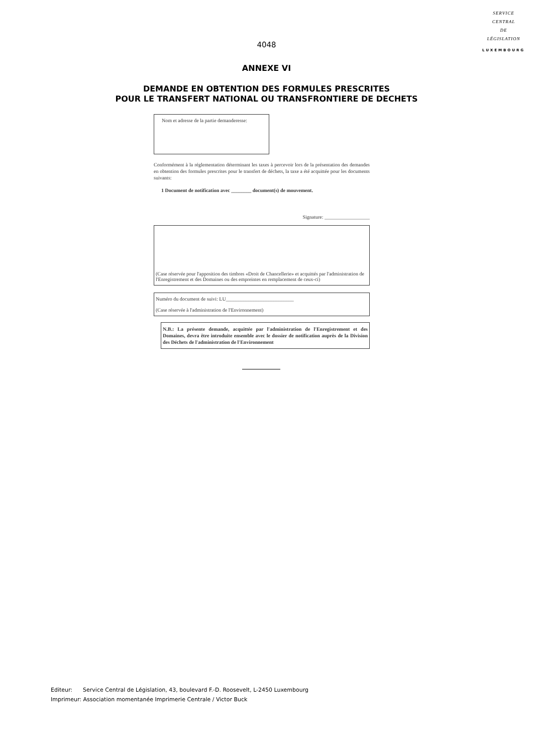SERVICE
CENTRAL
DE
LÉGISLATION
LUXEMBOURG
4048
ANNEXE VI
DEMANDE EN OBTENTION DES FORMULES PRESCRITES
POUR LE TRANSFERT NATIONAL OU TRANSFRONTIERE DE DECHETS
Nom et adresse de la partie demanderesse:
Conformément à la réglementation déterminant les taxes à percevoir lors de la présentation des demandes en obtention des formules prescrites pour le transfert de déchets, la taxe a été acquittée pour les documents suivants:
1 Document de notification avec ________ document(s) de mouvement.
Signature: __________________
(Case réservée pour l'apposition des timbres «Droit de Chancellerie» et acquittés par l'administration de l'Enregistrement et des Domaines ou des empreintes en remplacement de ceux-ci)
Numéro du document de suivi: LU___________________________
(Case réservée à l'administration de l'Environnement)
N.B.: La présente demande, acquittée par l'administration de l'Enregistrement et des Domaines, devra être introduite ensemble avec le dossier de notification auprès de la Division des Déchets de l'administration de l'Environnement
Editeur: Service Central de Législation, 43, boulevard F.-D. Roosevelt, L-2450 Luxembourg
Imprimeur: Association momentanée Imprimerie Centrale / Victor Buck